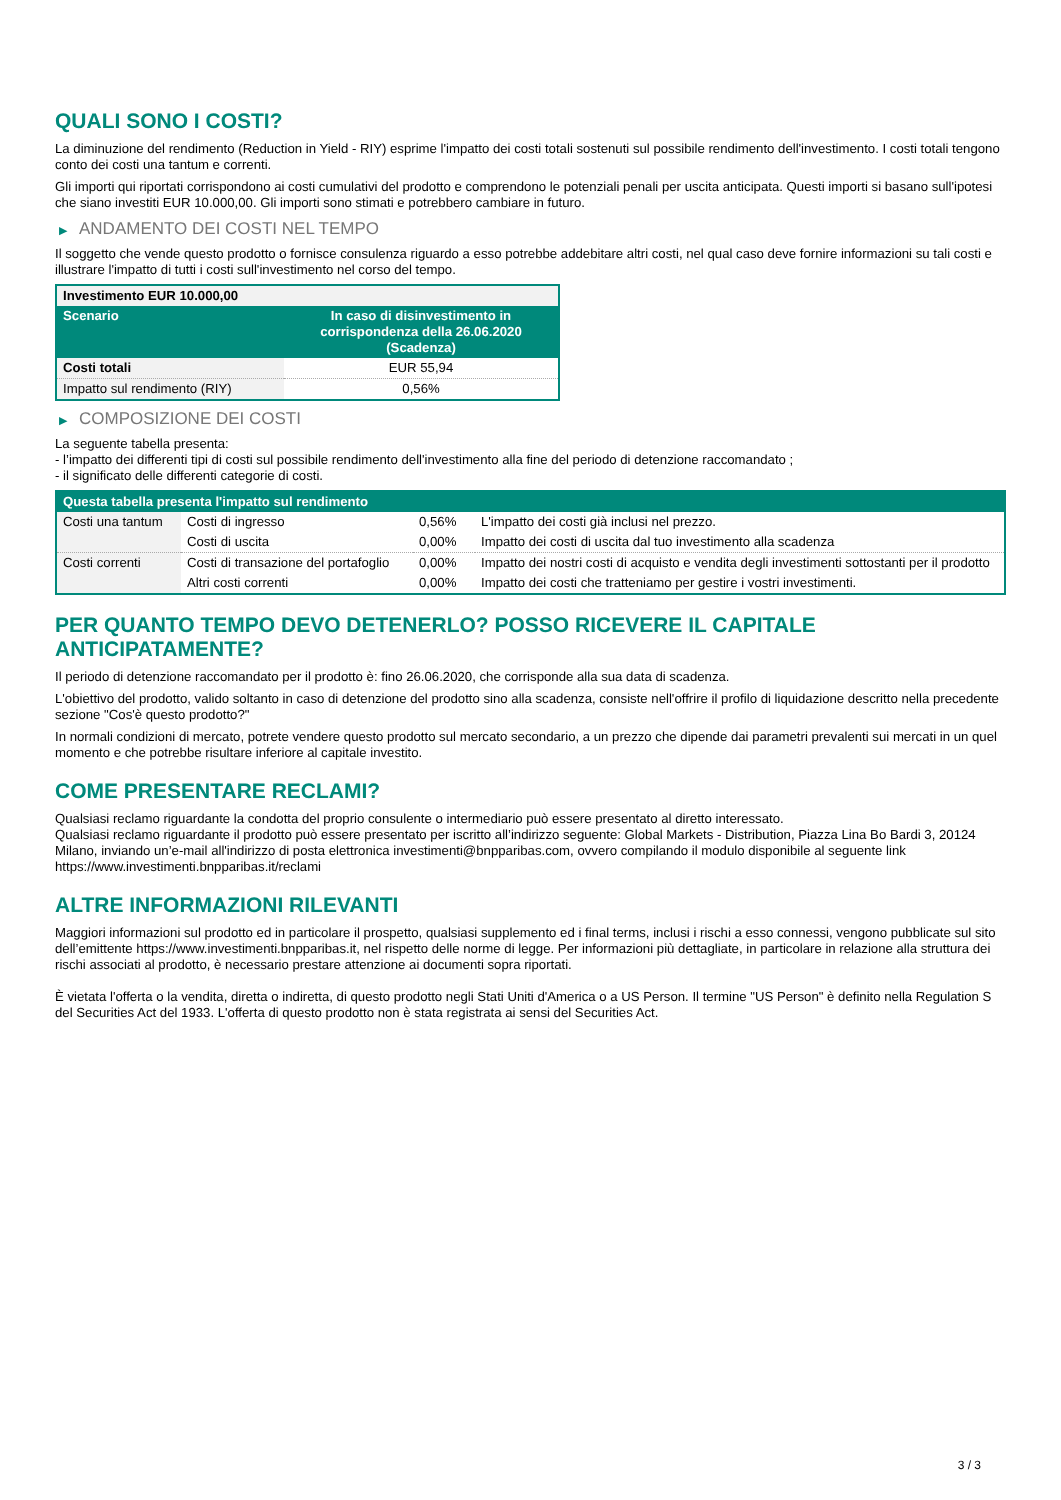QUALI SONO I COSTI?
La diminuzione del rendimento (Reduction in Yield - RIY) esprime l'impatto dei costi totali sostenuti sul possibile rendimento dell'investimento. I costi totali tengono conto dei costi una tantum e correnti.
Gli importi qui riportati corrispondono ai costi cumulativi del prodotto e comprendono le potenziali penali per uscita anticipata. Questi importi si basano sull'ipotesi che siano investiti EUR 10.000,00. Gli importi sono stimati e potrebbero cambiare in futuro.
▶ ANDAMENTO DEI COSTI NEL TEMPO
Il soggetto che vende questo prodotto o fornisce consulenza riguardo a esso potrebbe addebitare altri costi, nel qual caso deve fornire informazioni su tali costi e illustrare l'impatto di tutti i costi sull'investimento nel corso del tempo.
| Investimento EUR 10.000,00 | |
| --- | --- |
| Scenario | In caso di disinvestimento in corrispondenza della 26.06.2020 (Scadenza) |
| Costi totali | EUR 55,94 |
| Impatto sul rendimento (RIY) | 0,56% |
▶ COMPOSIZIONE DEI COSTI
La seguente tabella presenta:
- l’impatto dei differenti tipi di costi sul possibile rendimento dell'investimento alla fine del periodo di detenzione raccomandato ;
- il significato delle differenti categorie di costi.
| Questa tabella presenta l'impatto sul rendimento | | | |
| --- | --- | --- | --- |
| Costi una tantum | Costi di ingresso | 0,56% | L'impatto dei costi già inclusi nel prezzo. |
| | Costi di uscita | 0,00% | Impatto dei costi di uscita dal tuo investimento alla scadenza |
| Costi correnti | Costi di transazione del portafoglio | 0,00% | Impatto dei nostri costi di acquisto e vendita degli investimenti sottostanti per il prodotto |
| | Altri costi correnti | 0,00% | Impatto dei costi che tratteniamo per gestire i vostri investimenti. |
PER QUANTO TEMPO DEVO DETENERLO? POSSO RICEVERE IL CAPITALE ANTICIPATAMENTE?
Il periodo di detenzione raccomandato per il prodotto è: fino 26.06.2020, che corrisponde alla sua data di scadenza.
L'obiettivo del prodotto, valido soltanto in caso di detenzione del prodotto sino alla scadenza, consiste nell'offrire il profilo di liquidazione descritto nella precedente sezione "Cos'è questo prodotto?"
In normali condizioni di mercato, potrete vendere questo prodotto sul mercato secondario, a un prezzo che dipende dai parametri prevalenti sui mercati in un quel momento e che potrebbe risultare inferiore al capitale investito.
COME PRESENTARE RECLAMI?
Qualsiasi reclamo riguardante la condotta del proprio consulente o intermediario può essere presentato al diretto interessato.
Qualsiasi reclamo riguardante il prodotto può essere presentato per iscritto all’indirizzo seguente: Global Markets - Distribution, Piazza Lina Bo Bardi 3, 20124 Milano, inviando un’e-mail all'indirizzo di posta elettronica investimenti@bnpparibas.com, ovvero compilando il modulo disponibile al seguente link https://www.investimenti.bnpparibas.it/reclami
ALTRE INFORMAZIONI RILEVANTI
Maggiori informazioni sul prodotto ed in particolare il prospetto, qualsiasi supplemento ed i final terms, inclusi i rischi a esso connessi, vengono pubblicate sul sito dell’emittente https://www.investimenti.bnpparibas.it, nel rispetto delle norme di legge. Per informazioni più dettagliate, in particolare in relazione alla struttura dei rischi associati al prodotto, è necessario prestare attenzione ai documenti sopra riportati.
È vietata l'offerta o la vendita, diretta o indiretta, di questo prodotto negli Stati Uniti d'America o a US Person. Il termine "US Person" è definito nella Regulation S del Securities Act del 1933. L'offerta di questo prodotto non è stata registrata ai sensi del Securities Act.
3 / 3